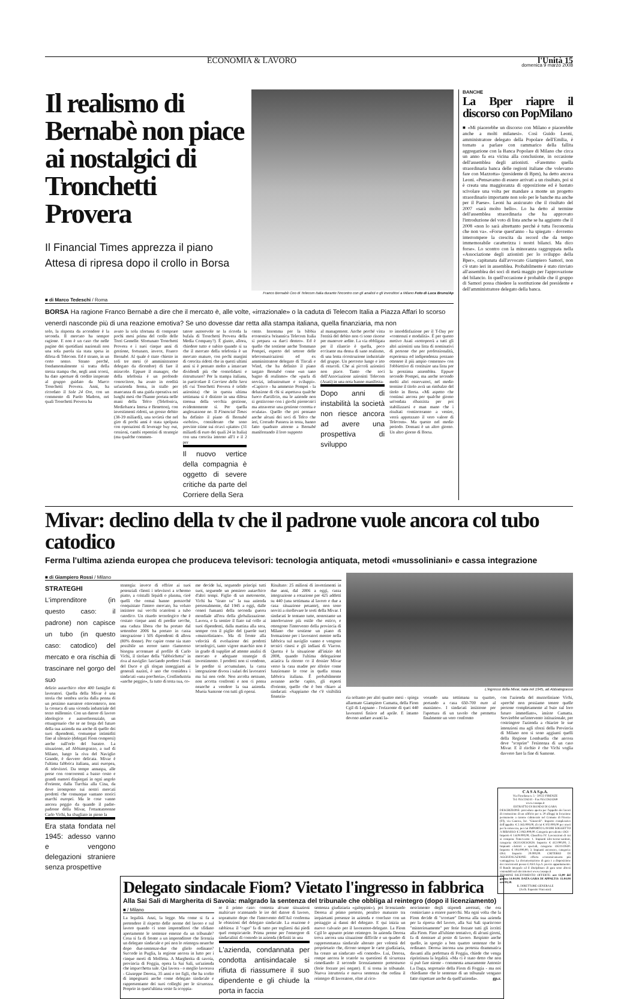ECONOMIA & LAVORO l'Unità 15
domenica 9 marzo 2008
Il realismo di Bernabè non piace ai nostalgici di Tronchetti Provera
Il Financial Times apprezza il piano
Attesa di ripresa dopo il crollo in Borsa
Franco Bernabè Ceo di Telecom Italia durante l'incontro con gli analisti e gli investitori a Milano Foto di Luca Bruno/Ap
■ di Marco Tedeschi / Roma
BORSA Ha ragione Franco Bernabè a dire che il mercato è, alle volte, «irrazionale» o la caduta di Telecom Italia a Piazza Affari lo scorso venerdì nasconde più di una reazione emotiva? Se uno dovesse dar retta alla stampa italiana, quella finanziaria, ma non
solo, la risposta da accendere è la seconda. Il mercato ha sempre ragione. E non è un caso che nelle pagine dei quotidiani nazionali non una sola parola sia stata spesa in difesa di Telecom. Ed è strano, in un certo senso. Strano perché, fondamentalmente si tratta della stessa stampa che, negli anni scorsi, ha dato aperture di credito insperate al gruppo guidato da Marco Tronchetti Provera. Anni, ha ricordato il Sole 24 Ore, con un commento di Paolo Madron, nei quali Tronchetti Provera ha
avuto la sola sfortuna di comprare pochi mesi prima del crollo delle Torri Gemelle. Sfortunato Tronchetti Provera e i suoi cinque anni di gestione, fortunato, invece, Franco Bernabé. Al quale è stato chiesto in soli tre mesi (è amministratore delegato da dicembre) di fare il miracolo. Eppure il manager, che della telefonia è un profondo conoscitore, ha avuto in eredità un'azienda ferma, in stallo per mancanza di una guida operativa nei lunghi mesi che l'hanno portata nelle mani della Telco (Telefonica, Mediobanca Intesa e Benetton), con investimenti ridotti, un grosso debito (38-39 miliardi), una società che nel giro di pochi anni è stata spolpata con operazioni di leverage buy out, cessioni, cambi repentini di strategie (ma qualche commen-
tatore autorevole se la ricorda la bufala di Tronchetti Provera della Media Company?). È giusto, allora, chiedere tutto e subito quando si sa che il mercato della telefonia è un mercato maturo, con pochi margini di crescita ridotti che in questi ultimi anni si è pensato molto a intascare dividendi più che consolidarsi e ristrutturare? Per la stampa italiana, in particolare il Corriere della Sera (di cui Tronchetti Provera è solido azionista) che in questa ultima settimana si è distinto in una difesa strenua della vecchia gestione, evidentemente sì. Per quella anglosassone no. Il Financial Times ha definito il piano di Bernabé «sobrio», considerato che sono previste stime sui ricavi «piatte» (31 miliardi di euro dei quali 24 in Italia) con una crescita intorno all'1 e il 2 per
Il nuovo vertice della compagnia è oggetto di severe critiche da parte del Corriere della Sera
cento. Insomma per la bibbia economica britannica Telecom Italia si prepara «a darci dentro». Ed è quello che sostiene anche Tommaso Pompei, esperto del settore delle telecomunicazioni ed ex amministratore delegato di Tiscali e Wind, che ha definito il piano targato Bernabé come «un sano bagno di realismo» che «parla di servizi, infrastrutture e sviluppi». «Capisco - ha ammesso Pompei - la delusione di chi si aspettava qualche fuoco d'artificio, ma le aziende non si gestiscono con i giochi pirotecnici ma attraverso una gestione corretta e oculata». Quello che poi pensano anche alcuni dei soci di Telco che ieri, Corrado Passera in testa, hanno fatto quadrato attorno a Bernabé manifestando il loro supporto
al management. Anche perché vista l'entità del debito non ci sono risorse per manovre ardite. La via obbligata per il rilancio è quella, poco eccitante ma densa di sano realismo, di una lenta ricostruzione industriale del gruppo. Un percorso lungo e irto di ostacoli. Che ai piccoli azionisti non piace. Tanto che soci dell'Associazione azionisti Telecom (Asati) in una nota hanno manifesta-
Dopo anni di instabilità la società non riesce ancora ad avere una prospettiva di sviluppo
to insoddisfazione per il T-Day per «contenuti e modalità». È per questo motivo Asati «sottoporrà a tutti gli altri azionisti una lista di nominativi di persone che per professionalità, esperienza ed indipendenza possano ottenere il più ampio consenso» con l'obbiettivo di costituire una lista per la prossima assemblea. Eppure secondo Pompei, ma anche secondo molti altri osservatori, nel medio termine il titolo avrà un rimbalzo del titolo in Borsa. «Mi aspetto che continui ancora per qualche giorno un'ondata ribassista per poi stabilizzarsi e man mano che i risultati cominceranno a venire, verrà apprezzato il vero valore di Telecom». Ma questo nel medio periodo. Domani è un altro giorno. Un altro giorno di Borsa.
BANCHE
La Bper riapre il discorso con PopMilano
■ «Mi piacerebbe un discorso con Milano e piacerebbe anche a molti milanesi». Così Guido Leoni, amministratore delegato della Popolare dell'Emilia, è tornato a parlare con rammarico della fallita aggregazione con la Banca Popolare di Milano che circa un anno fa era vicina alla conclusione, in occasione dell'assemblea degli azionisti. «Faremmo quella straordinaria banca delle regioni italiane che volevamo fare con Mazzotta» (presidente di Bpm), ha detto ancora Leoni. «Pensavamo di essere arrivati a un risultato, poi si è creata una maggioranza di opposizione ed è bastato scivolare una volta per mandare a monte un progetto straordinario importante non solo per le banche ma anche per il Paese». Leoni ha assicurato che il risultato del 2007 «sarà molto bello». Lo ha detto al termine dell'assemblea straordinaria che ha approvato l'introduzione del voto di lista anche se ha aggiunto che il 2008 «non lo sarà altrettanto perchè è tutta l'economia che non va». «Forse quest'anno - ha spiegato - dovremo interrompere la crescita da record che da tempo immemorabile caratterizza i nostri bilanci. Ma dico forse». Lo scontro con la minoranza raggruppata nella «Associazione degli azionisti per lo sviluppo della Bper», capitanata dall'avvocato Giampiero Samorì, non c'è stato ieri in assemblea. Probabilmente è stato rinviato all'assemblea dei soci di metà maggio per l'approvazione del bilancio. In quell'occasione è probabile che il gruppo di Samorì possa chiedere la sostituzione del presidente e dell'amministratore delegato della banca.
Mivar: declino della tv che il padrone vuole ancora col tubo catodico
Ferma l'ultima azienda europea che produceva televisori: tecnologia antiquata, metodi «mussoliniani» e cassa integrazione
■ di Giampiero Rossi / Milano
STRATEGHI L'imprenditore (in questo caso: il padrone) non capisce un tubo (in questo caso: catodico) del mercato e ora rischia di trascinare nel gorgo del suo
delirio autarchico oltre 400 famiglie di lavoratori. Quella della Mivar è una storia che sembra uscita dalla penna di un pessimo narratore ottocentesco, non la cronaca di una vicenda industriale del terzo millennio. Con un datore di lavoro ideologico e autoreferenziale, un ottuagenario che se ne frega del futuro della sua azienda ma anche di quello dei suoi dipendenti, comunque intimiditi fino al silenzio (delegati Fiom compresi) anche sull'orlo del baratro. La situazione, ad Abbiategrasso, a sud di Milano, lungo la riva del Naviglio Grande, è davvero delicata. Mivar è l'ultima fabbrica italiana, anzi europea, di televisori. Da tempo annaspa, alle prese con concorrenti a basso costo e grandi numeri dispiegati in ogni angolo d'oriente, dalla Turchia alla Cina, da dove irrompono sui nostri mercati prodotti che comunque vantano storici marchi europei. Ma le cose vanno ancora peggio da quando il padre-padrone della Mivar, l'ottantatreenne Carlo Vichi, ha sbagliato in pieno la
Era stata fondata nel 1945: adesso vanno e vengono delegazioni straniere senza prospettive
strategia: invece di offrire ai suoi potenziali clienti i televisori a schermo piatto, a cristalli liquidi o plasma, cioè quelli che ormai hanno pressoché conquistato l'intero mercato, ha voluto insistere sui vecchi scatoloni a tubo catodico. Un ritardo tecnologico che è costato cinque anni di perdite secche, una caduta libera che ha portato dal settembre 2006 ha portato in cassa integrazione i 505 dipendenti di allora (80% donne). Per capire come sia stato possibile un errore tanto clamoroso bisogna accennare al profilo di Carlo Vichi, il titolare della "fabbrichetta" in riva al naviglio: lasciando perdere i busti del Duce e gli slogan inneggianti ai generali nazisti, è uno che considera i sindacati «una porcheria», Confindustria «anche peggio», fa tutto di testa sua, co-
me decide lui, seguendo principi tutti suoi, seguendo un pensiero autarchico d'altri tempi. Figlio di un metronotte, Vichi ha "tirato su" la sua azienda personalmente, dal 1945 a oggi, dalle ceneri fumanti della seconda guerra mondiale all'era della globalizzazione. Lavora, e fa sentire il fiato sul collo ai suoi dipendenti, dalla mattina alla sera, sempre con il piglio del (parole sue) «mussoliniano». Ma di fronte alla velocità di evoluzione dei prodotti tecnologici, tanto vigore maschio non è in grado di supplire ad attente analisi di mercato e adeguate strategie di investimento. I prodotti non si vendono, le perdite si accumulano, la cassa integrazione divora i salari dei lavoratori ma lui non cede. Non ascolta nessuno, non accetta confronti e non ci pensa neanche a vendere la sua azienda. Muoia Sansone con tutti gli operai.
Risultato: 25 milioni di investimenti in due anni, dal 2006 a oggi, cassa integrazione a rotazione per 425 addetti su 440 (una settimana al lavoro e due a casa: situazione pesante), non sono serviti a risollevare le sorti della Mivar. I sindacati le tentano tutte, nonostante un interlocutore più ostile che ostico, e ottengono l'intervento della provincia di Milano che sostiene un piano di formazione per i lavoratori mentre nella fabbrica sul naviglio vanno e vengono tecnici cinesi e gli indiani di Viacon. Questa è la situazione all'inizio del 2008, quando l'ultima delegazione asiatica fa ritorno co il dossier Mivar verso la casa madre per riferire come funzionano le cose in quella strana fabbrica italiana. È probabilmente avranno anche capito, gli esperti d'oriente, quello che è ben chiaro ai sindacati: «Sappiamo che c'è visibilità finanzia-
L'ingresso della Mivar, nata nel 1945, ad Abbiategrasso
ria soltanto per altri quattro mesi - spiega allarmato Giampiero Camatta, della Fiom Cgil di Legnano - l'orizzonte di quei 440 lavoratori finisce ad aprile. E intanto devono andare avanti la-
vorando una settimana su quattro, portando a casa 650-700 euro al massimo». I sindacati insistono per l'apertura di un tavolo che permetta finalmente un vero confronto
con l'azienda del mussoliniano Vichi, «perché non possiamo tenere quelle persone completamente al buio sul loro futuro immediato», insiste Camatta. Servirebbe un'intervento istituzionale, per costringere l'azienda a chiarire le sue intenzioni ma agli sforzi della Provincia di Milano non si sono aggiunti quelli della Regione Lombardia che ancora deve "scoprire" l'esistenza di un caso Mivar. E il rischio è che Vichi voglia davvero fare la fine di Sansone.
Delegato sindacale Fiom? Vietato l'ingresso in fabbrica
Alla Sai Sali di Margherita di Savoia: malgrado la sentenza del tribunale che obbliga al reintegro (dopo il licenziamento)
■ / Milano
La legalità. Anzi, la legge. Ma come si fa a pretendere il rispetto delle norme del lavoro e sul lavoro quando ci sono imprenditori che sfidano apertamente le sentenze emesse da un tribunale? Cosa si fa di fronte a un imprenditore che licenzia un delegato sindacale e poi non lo reintegra neanche dopo due-sentenze-due che glielo ordinano? Succede in Puglia, la regione ancora in lutto per i cinque morti di Molfetta. A Margherita di savoia, provincia di Foggia, opera la Sai Sali, un'azienda che impacchetta sale. Qui lavora - o meglio lavorava - Giuseppe Derosa, 35 anni e tre figli, che ha scelto di impegnarsi anche come delegato sindacale e rappresentante dei suoi colleghi per le sicurezza. Proprio in quest'ultima veste fa scoppia-
re il primo caso: contesta alcune situazioni malsicure scatenando le ire del datore di lavoro, soprattutto dopo che l'intervento dell'Asl conferma le obiezioni del delegato sindacale. La reazione è rabbiosa: il "capo" fa di tutto per togliersi dai piedi quel rompiscatole. Prima preme per l'emergere di sindacalisti di comodo in azienda (definiti in una
L'azienda, condannata per condotta antisindacale si rifiuta di riassumere il suo dipendente e gli chiude la porta in faccia
sentenza giudiziaria «galoppini»), poi licenziando Derosa al primo pretesto, peraltro maturato tra inquietanti presenze in azienda e concluso con un pestaggio ai danni del delegato. E qui inizia un nuovo calvario per il lavoratore-delegato. La Fiom Cgil lo appunto primo reintegro. In azienda Derosa trova ancora una situazione difficile e un quadro di rappresentanza sindacale alterato per volontà del proprietario che, dicono sempre le carte giudiziaria, ha creato un sindacato «di comodo». Lui, Derosa, rompe ancora le scatole su questioni di sicurezza rimediando il secondo licenziamento pretestuoso (ferie forzate poi negate). E si torna in tribunale. Nuova istruttoria e nuova sentenza che ordina il reintegro dl lavoratore, oltre al rico-
noscimento degli stipendi arretrati, che ora cominciano a essere parecchi. Ma ogni volta che la Fiom decide di "scortare" Derosa alla sua azienda per la ripresa del lavoro, alla Sai Sali spariscono "misteriosamente" per ferie forzate tutti gli iscritti alla Fiom. Fino all'ultimo tentativo, di alcuni giorni, fa di rientrare al posto di lavoro. Respinto anche quello, in spregio a ben quattro sentenze che lo ordinano. Derosa inscena una protesta drammatica davanti alla prefettura di Foggia, chiede che venga ripristinata la legalità. «Ma ci è stato detto che non si può fare niente - commenta amaramente Antonio La Daga, segretario della Fiom di Foggia - ma noi chiediamo che le sentenze di un tribunale vengano fatte rispettare anche da quell'azienda». gp.r.
C A S A S.p.A.
Via Fiesolana n. 5 - 50122 FIRENZE
Tel. 055/226241 - Fax 055/22624269
www.casaspa.it
ESTRATTO DI BANDO DI GARA
DESCRIZIONE: procedura aperta per l'appalto dei lavori di costruzione di un edificio per n. 20 alloggi in locazione permanente a canone calmierato nel Comune di Firenze (FI), via Canova, loc. "Giuncoli". Importo complessivo dell'appalto: € 2.165.000,00, di cui € 102.000,00 per oneri per la sicurezza, per cui IMPORTO LAVORI SOGGETTO A RIBASSO: € 2.063.000,00. Categoria prevalente: OG1 - Importo € 1.629.000,00; Classifica IV. Lavorazioni di cui si compone l'intervento: 1. Impianti idro-termo-sanitari, categoria: OG11/OS3/OS28. Importo: € 412.000,00; 2. Impianti elettrici e speciali, categoria: OG11/OS30. Importo: € 104.000,00; 3. Impianti ascensore, categoria: OS4. Importo 20.000,00. CRITERIO DI AGGIUDICAZIONE: offerta economicamente più vantaggiosa. La documentazione di gara è a disposizione dei concorrenti presso CASA S.p.A. previo appuntamento. Il Bando integrale ed il disciplinare di gara sono altresì visionabili sul sito internet www.casaspa.it
TERMINE RICEVIMENTO OFFERTE: ore 13,00 del giorno 14.04.08. DATA GARA DI APPALTO: 15.04.08 ore 09,30.
IL DIRETTORE GENERALE
(Arch. Esposito Vincenzo)